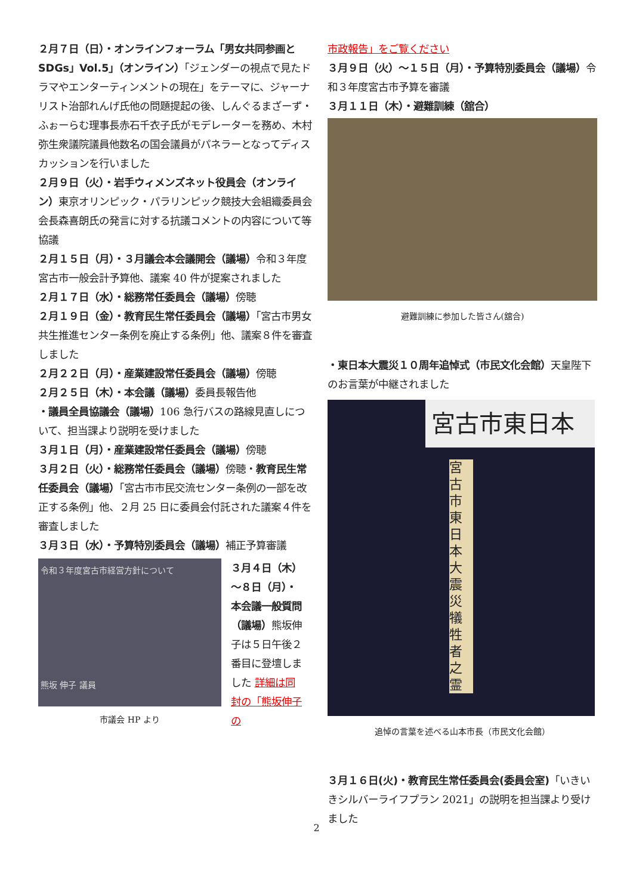２月７日（日）・オンラインフォーラム「男女共同参画と SDGs」Vol.5」（オンライン）「ジェンダーの視点で見たドラマやエンターティンメントの現在」をテーマに、ジャーナリスト治部れんげ氏他の問題提起の後、しんぐるまざーず・ふぉーらむ理事長赤石千衣子氏がモデレーターを務め、木村弥生衆議院議員他数名の国会議員がパネラーとなってディスカッションを行いました
２月９日（火）・岩手ウィメンズネット役員会（オンライン）東京オリンピック・パラリンピック競技大会組織委員会会長森喜朗氏の発言に対する抗議コメントの内容について等協議
２月１５日（月）・３月議会本会議開会（議場）令和３年度宮古市一般会計予算他、議案 40 件が提案されました
２月１７日（水）・総務常任委員会（議場）傍聴
２月１９日（金）・教育民生常任委員会（議場）「宮古市男女共生推進センター条例を廃止する条例」他、議案８件を審査しました
２月２２日（月）・産業建設常任委員会（議場）傍聴
２月２５日（木）・本会議（議場）委員長報告他
・議員全員協議会（議場）106 急行バスの路線見直しについて、担当課より説明を受けました
３月１日（月）・産業建設常任委員会（議場）傍聴
３月２日（火）・総務常任委員会（議場）傍聴・教育民生常任委員会（議場）「宮古市市民交流センター条例の一部を改正する条例」他、２月 25 日に委員会付託された議案４件を審査しました
３月３日（水）・予算特別委員会（議場）補正予算審議
令和３年度宮古市経営方針について
熊坂 伸子 議員
市議会 HP より
３月４日（木）～８日（月）・本会議一般質問（議場）熊坂伸子は５日午後２番目に登壇しました 詳細は同封の「熊坂伸子の
市政報告」をご覧ください
３月９日（火）～１５日（月）・予算特別委員会（議場）令和３年度宮古市予算を審議
３月１１日（木）・避難訓練（舘合）
避難訓練に参加した皆さん(舘合)
・東日本大震災１０周年追悼式（市民文化会館）天皇陛下のお言葉が中継されました
宮古市東日本
宮古市東日本大震災犠牲者之霊
追悼の言葉を述べる山本市長（市民文化会館）
３月１６日(火)・教育民生常任委員会(委員会室)「いきいきシルバーライフプラン 2021」の説明を担当課より受けました
2